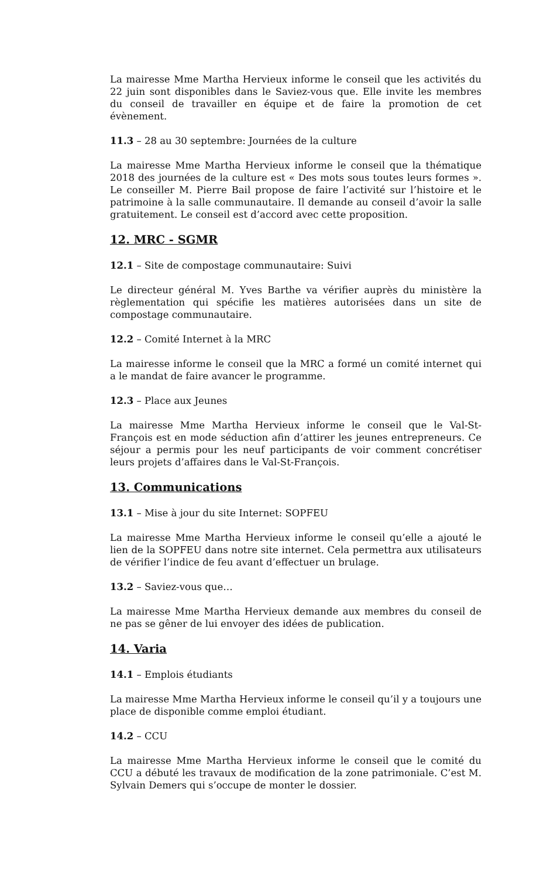La mairesse Mme Martha Hervieux informe le conseil que les activités du 22 juin sont disponibles dans le Saviez-vous que. Elle invite les membres du conseil de travailler en équipe et de faire la promotion de cet évènement.
11.3 – 28 au 30 septembre: Journées de la culture
La mairesse Mme Martha Hervieux informe le conseil que la thématique 2018 des journées de la culture est « Des mots sous toutes leurs formes ». Le conseiller M. Pierre Bail propose de faire l’activité sur l’histoire et le patrimoine à la salle communautaire. Il demande au conseil d’avoir la salle gratuitement. Le conseil est d’accord avec cette proposition.
12. MRC - SGMR
12.1 – Site de compostage communautaire: Suivi
Le directeur général M. Yves Barthe va vérifier auprès du ministère la règlementation qui spécifie les matières autorisées dans un site de compostage communautaire.
12.2 – Comité Internet à la MRC
La mairesse informe le conseil que la MRC a formé un comité internet qui a le mandat de faire avancer le programme.
12.3 – Place aux Jeunes
La mairesse Mme Martha Hervieux informe le conseil que le Val-St-François est en mode séduction afin d’attirer les jeunes entrepreneurs. Ce séjour a permis pour les neuf participants de voir comment concrétiser leurs projets d’affaires dans le Val-St-François.
13. Communications
13.1 – Mise à jour du site Internet: SOPFEU
La mairesse Mme Martha Hervieux informe le conseil qu’elle a ajouté le lien de la SOPFEU dans notre site internet. Cela permettra aux utilisateurs de vérifier l’indice de feu avant d’effectuer un brulage.
13.2 – Saviez-vous que…
La mairesse Mme Martha Hervieux demande aux membres du conseil de ne pas se gêner de lui envoyer des idées de publication.
14. Varia
14.1 – Emplois étudiants
La mairesse Mme Martha Hervieux informe le conseil qu’il y a toujours une place de disponible comme emploi étudiant.
14.2 – CCU
La mairesse Mme Martha Hervieux informe le conseil que le comité du CCU a débuté les travaux de modification de la zone patrimoniale. C’est M. Sylvain Demers qui s’occupe de monter le dossier.